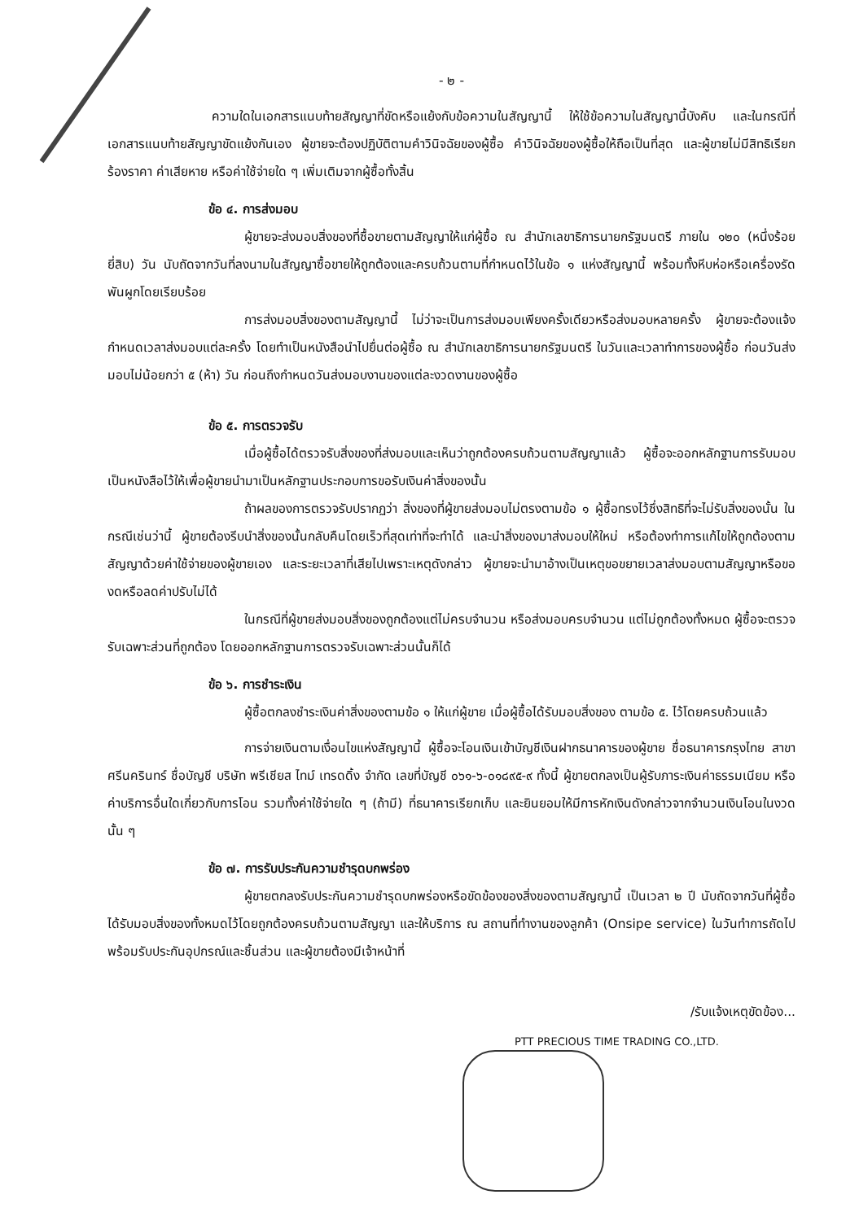- ๒ -
ความใดในเอกสารแนบท้ายสัญญาที่ขัดหรือแย้งกับข้อความในสัญญานี้ ให้ใช้ข้อความในสัญญานี้บังคับ และในกรณีที่เอกสารแนบท้ายสัญญาขัดแย้งกันเอง ผู้ขายจะต้องปฏิบัติตามคำวินิจฉัยของผู้ซื้อ คำวินิจฉัยของผู้ซื้อให้ถือเป็นที่สุด และผู้ขายไม่มีสิทธิเรียกร้องราคา ค่าเสียหาย หรือค่าใช้จ่ายใด ๆ เพิ่มเติมจากผู้ซื้อทั้งสิ้น
ข้อ ๔. การส่งมอบ
ผู้ขายจะส่งมอบสิ่งของที่ซื้อขายตามสัญญาให้แก่ผู้ซื้อ ณ สำนักเลขาธิการนายกรัฐมนตรี ภายใน ๑๒๐ (หนึ่งร้อยยี่สิบ) วัน นับถัดจากวันที่ลงนามในสัญญาซื้อขายให้ถูกต้องและครบถ้วนตามที่กำหนดไว้ในข้อ ๑ แห่งสัญญานี้ พร้อมทั้งหีบห่อหรือเครื่องรัดพันผูกโดยเรียบร้อย
การส่งมอบสิ่งของตามสัญญานี้ ไม่ว่าจะเป็นการส่งมอบเพียงครั้งเดียวหรือส่งมอบหลายครั้ง ผู้ขายจะต้องแจ้งกำหนดเวลาส่งมอบแต่ละครั้ง โดยทำเป็นหนังสือนำไปยื่นต่อผู้ซื้อ ณ สำนักเลขาธิการนายกรัฐมนตรี ในวันและเวลาทำการของผู้ซื้อ ก่อนวันส่งมอบไม่น้อยกว่า ๕ (ห้า) วัน ก่อนถึงกำหนดวันส่งมอบงานของแต่ละงวดงานของผู้ซื้อ
ข้อ ๕. การตรวจรับ
เมื่อผู้ซื้อได้ตรวจรับสิ่งของที่ส่งมอบและเห็นว่าถูกต้องครบถ้วนตามสัญญาแล้ว ผู้ซื้อจะออกหลักฐานการรับมอบเป็นหนังสือไว้ให้เพื่อผู้ขายนำมาเป็นหลักฐานประกอบการขอรับเงินค่าสิ่งของนั้น
ถ้าผลของการตรวจรับปรากฏว่า สิ่งของที่ผู้ขายส่งมอบไม่ตรงตามข้อ ๑ ผู้ซื้อทรงไว้ซึ่งสิทธิที่จะไม่รับสิ่งของนั้น ในกรณีเช่นว่านี้ ผู้ขายต้องรีบนำสิ่งของนั้นกลับคืนโดยเร็วที่สุดเท่าที่จะทำได้ และนำสิ่งของมาส่งมอบให้ใหม่ หรือต้องทำการแก้ไขให้ถูกต้องตามสัญญาด้วยค่าใช้จ่ายของผู้ขายเอง และระยะเวลาที่เสียไปเพราะเหตุดังกล่าว ผู้ขายจะนำมาอ้างเป็นเหตุขอขยายเวลาส่งมอบตามสัญญาหรือของดหรือลดค่าปรับไม่ได้
ในกรณีที่ผู้ขายส่งมอบสิ่งของถูกต้องแต่ไม่ครบจำนวน หรือส่งมอบครบจำนวน แต่ไม่ถูกต้องทั้งหมด ผู้ซื้อจะตรวจรับเฉพาะส่วนที่ถูกต้อง โดยออกหลักฐานการตรวจรับเฉพาะส่วนนั้นก็ได้
ข้อ ๖. การชำระเงิน
ผู้ซื้อตกลงชำระเงินค่าสิ่งของตามข้อ ๑ ให้แก่ผู้ขาย เมื่อผู้ซื้อได้รับมอบสิ่งของ ตามข้อ ๕. ไว้โดยครบถ้วนแล้ว
การจ่ายเงินตามเงื่อนไขแห่งสัญญานี้ ผู้ซื้อจะโอนเงินเข้าบัญชีเงินฝากธนาคารของผู้ขาย ชื่อธนาคารกรุงไทย สาขาศรีนครินทร์ ชื่อบัญชี บริษัท พรีเชียส ไทม์ เทรดดิ้ง จำกัด เลขที่บัญชี ๐๖๑-๖-๐๑๘๙๕-๙ ทั้งนี้ ผู้ขายตกลงเป็นผู้รับภาระเงินค่าธรรมเนียม หรือค่าบริการอื่นใดเกี่ยวกับการโอน รวมทั้งค่าใช้จ่ายใด ๆ (ถ้ามี) ที่ธนาคารเรียกเก็บ และยินยอมให้มีการหักเงินดังกล่าวจากจำนวนเงินโอนในงวดนั้น ๆ
ข้อ ๗. การรับประกันความชำรุดบกพร่อง
ผู้ขายตกลงรับประกันความชำรุดบกพร่องหรือขัดข้องของสิ่งของตามสัญญานี้ เป็นเวลา ๒ ปี นับถัดจากวันที่ผู้ซื้อได้รับมอบสิ่งของทั้งหมดไว้โดยถูกต้องครบถ้วนตามสัญญา และให้บริการ ณ สถานที่ทำงานของลูกค้า (Onsipe service) ในวันทำการถัดไป พร้อมรับประกันอุปกรณ์และชิ้นส่วน และผู้ขายต้องมีเจ้าหน้าที่
/รับแจ้งเหตุขัดข้อง...
PTT PRECIOUS TIME TRADING CO.,LTD.